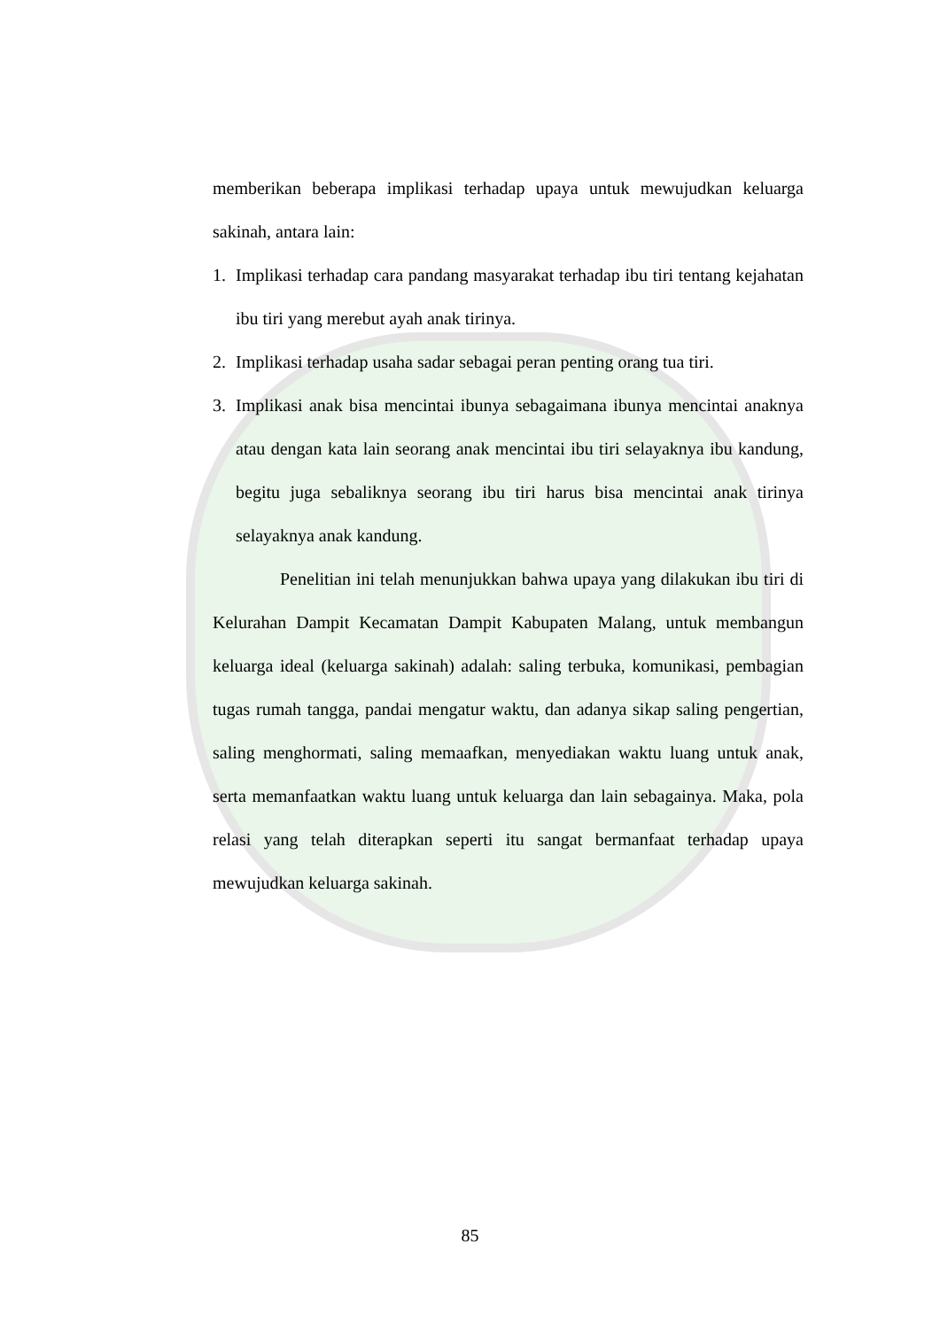memberikan beberapa implikasi terhadap upaya untuk mewujudkan keluarga sakinah, antara lain:
1. Implikasi terhadap cara pandang masyarakat terhadap ibu tiri tentang kejahatan ibu tiri yang merebut ayah anak tirinya.
2. Implikasi terhadap usaha sadar sebagai peran penting orang tua tiri.
3. Implikasi anak bisa mencintai ibunya sebagaimana ibunya mencintai anaknya atau dengan kata lain seorang anak mencintai ibu tiri selayaknya ibu kandung, begitu juga sebaliknya seorang ibu tiri harus bisa mencintai anak tirinya selayaknya anak kandung.
Penelitian ini telah menunjukkan bahwa upaya yang dilakukan ibu tiri di Kelurahan Dampit Kecamatan Dampit Kabupaten Malang, untuk membangun keluarga ideal (keluarga sakinah) adalah: saling terbuka, komunikasi, pembagian tugas rumah tangga, pandai mengatur waktu, dan adanya sikap saling pengertian, saling menghormati, saling memaafkan, menyediakan waktu luang untuk anak, serta memanfaatkan waktu luang untuk keluarga dan lain sebagainya. Maka, pola relasi yang telah diterapkan seperti itu sangat bermanfaat terhadap upaya mewujudkan keluarga sakinah.
85